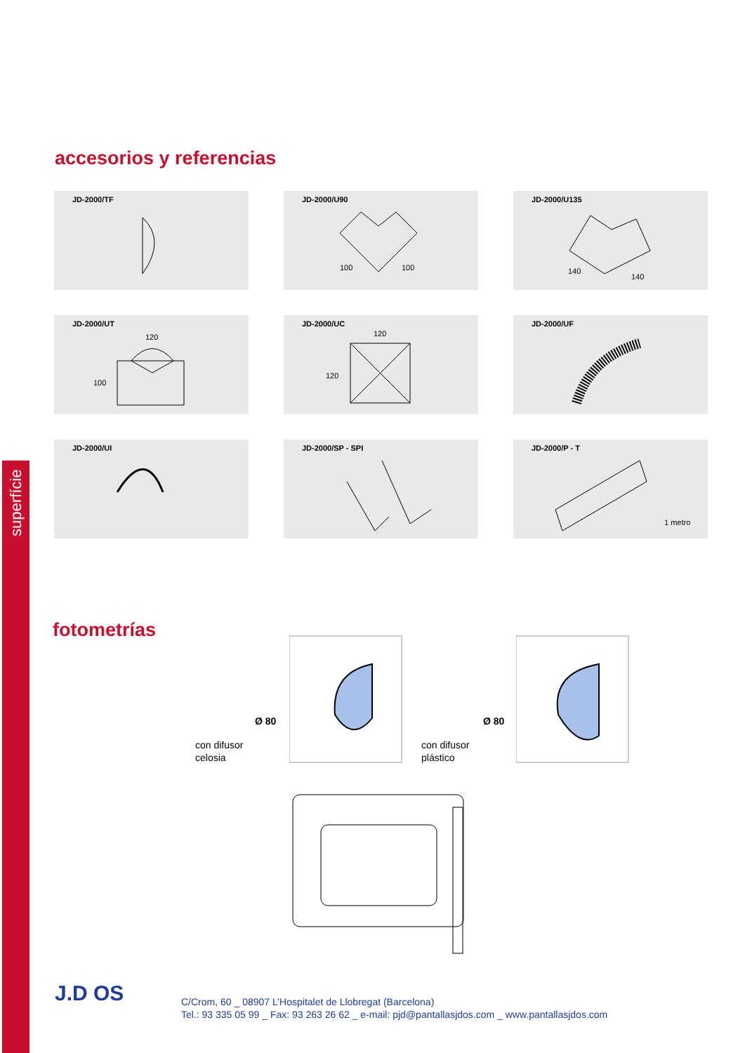superfície
accesorios y referencias
JD-2000/TF
JD-2000/U90
100
100
JD-2000/U135
140
140
JD-2000/UT
120
100
JD-2000/UC
120
120
JD-2000/UF
JD-2000/UI
JD-2000/SP - SPI
JD-2000/P - T
1 metro
fotometrías
con difusor
celosia
Ø 80
con difusor
plástico
Ø 80
J.D OS
C/Crom, 60 _ 08907 L’Hospitalet de Llobregat (Barcelona)
Tel.: 93 335 05 99 _ Fax: 93 263 26 62 _ e-mail: pjd@pantallasjdos.com _ www.pantallasjdos.com